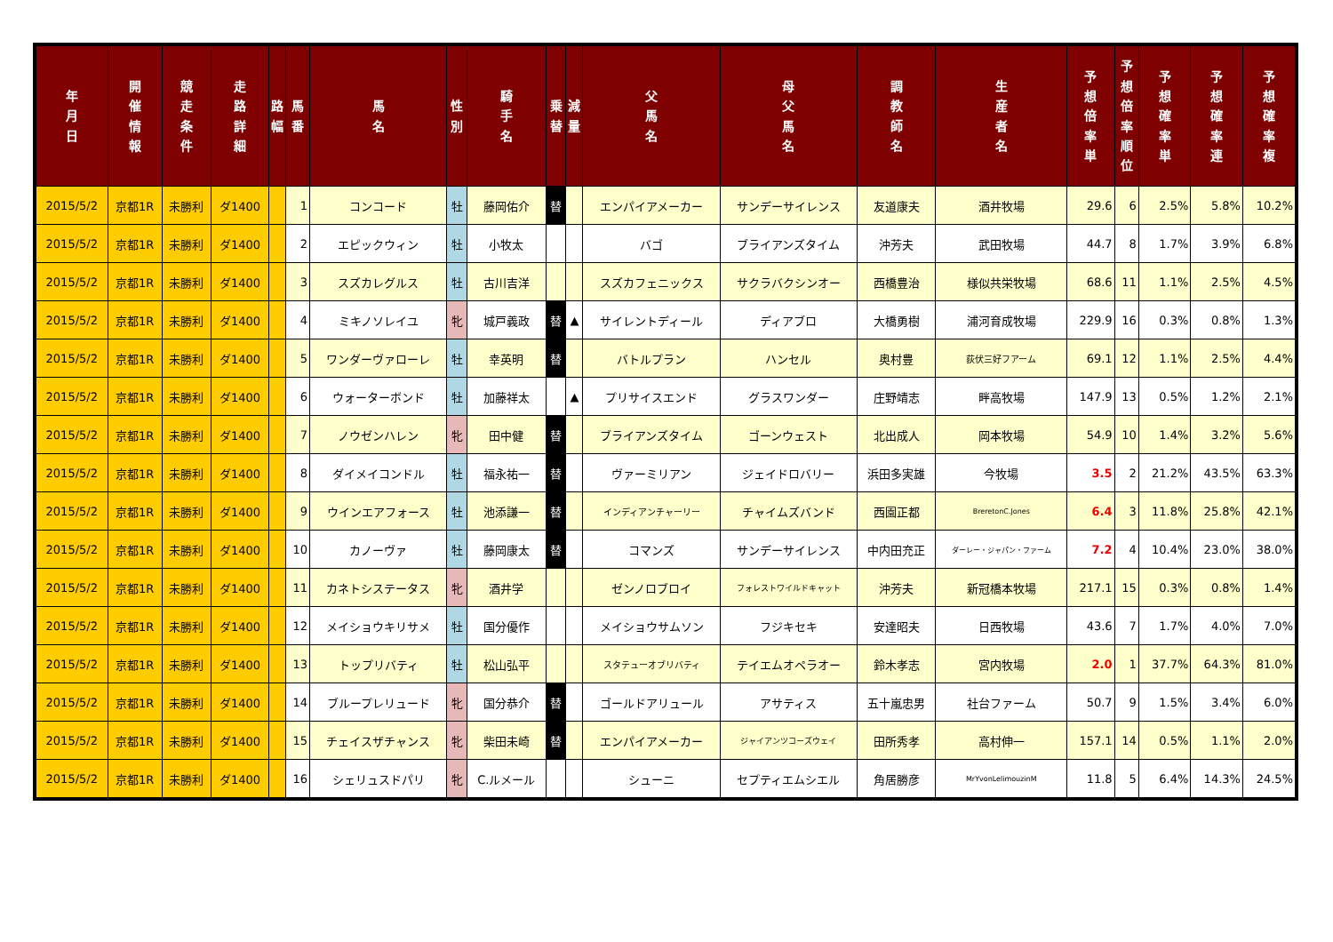| 年 月 日 | 開 催 情 報 | 競 走 条 件 | 走 路 詳 細 | 路 幅 | 馬 番 | 馬 名 | 性 別 | 騎 手 名 | 乗 替 | 減 量 | 父 馬 名 | 母 父 馬 名 | 調 教 師 名 | 生 産 者 名 | 予 想 倍 率 単 | 予 想 倍 率 順 位 | 予 想 確 率 単 | 予 想 確 率 連 | 予 想 確 率 複 |
| --- | --- | --- | --- | --- | --- | --- | --- | --- | --- | --- | --- | --- | --- | --- | --- | --- | --- | --- | --- |
| 2015/5/2 | 京都1R | 未勝利 | ダ1400 | | 1 | コンコード | 牡 | 藤岡佑介 | 替 | | エンパイアメーカー | サンデーサイレンス | 友道康夫 | 酒井牧場 | 29.6 | 6 | 2.5% | 5.8% | 10.2% |
| 2015/5/2 | 京都1R | 未勝利 | ダ1400 | | 2 | エピックウィン | 牡 | 小牧太 | | | バゴ | ブライアンズタイム | 沖芳夫 | 武田牧場 | 44.7 | 8 | 1.7% | 3.9% | 6.8% |
| 2015/5/2 | 京都1R | 未勝利 | ダ1400 | | 3 | スズカレグルス | 牡 | 古川吉洋 | | | スズカフェニックス | サクラバクシンオー | 西橋豊治 | 様似共栄牧場 | 68.6 | 11 | 1.1% | 2.5% | 4.5% |
| 2015/5/2 | 京都1R | 未勝利 | ダ1400 | | 4 | ミキノソレイユ | 牝 | 城戸義政 | 替 | ▲ | サイレントディール | ディアブロ | 大橋勇樹 | 浦河育成牧場 | 229.9 | 16 | 0.3% | 0.8% | 1.3% |
| 2015/5/2 | 京都1R | 未勝利 | ダ1400 | | 5 | ワンダーヴァローレ | 牡 | 幸英明 | 替 | | バトルプラン | ハンセル | 奥村豊 | 荻伏三好フアーム | 69.1 | 12 | 1.1% | 2.5% | 4.4% |
| 2015/5/2 | 京都1R | 未勝利 | ダ1400 | | 6 | ウォーターボンド | 牡 | 加藤祥太 | | ▲ | プリサイスエンド | グラスワンダー | 庄野靖志 | 畔高牧場 | 147.9 | 13 | 0.5% | 1.2% | 2.1% |
| 2015/5/2 | 京都1R | 未勝利 | ダ1400 | | 7 | ノウゼンハレン | 牝 | 田中健 | 替 | | ブライアンズタイム | ゴーンウェスト | 北出成人 | 岡本牧場 | 54.9 | 10 | 1.4% | 3.2% | 5.6% |
| 2015/5/2 | 京都1R | 未勝利 | ダ1400 | | 8 | ダイメイコンドル | 牡 | 福永祐一 | 替 | | ヴァーミリアン | ジェイドロバリー | 浜田多実雄 | 今牧場 | 3.5 | 2 | 21.2% | 43.5% | 63.3% |
| 2015/5/2 | 京都1R | 未勝利 | ダ1400 | | 9 | ウインエアフォース | 牡 | 池添謙一 | 替 | | インディアンチャーリー | チャイムズバンド | 西園正都 | BreretonC.Jones | 6.4 | 3 | 11.8% | 25.8% | 42.1% |
| 2015/5/2 | 京都1R | 未勝利 | ダ1400 | | 10 | カノーヴァ | 牡 | 藤岡康太 | 替 | | コマンズ | サンデーサイレンス | 中内田充正 | ダーレー・ジャパン・ファーム | 7.2 | 4 | 10.4% | 23.0% | 38.0% |
| 2015/5/2 | 京都1R | 未勝利 | ダ1400 | | 11 | カネトシステータス | 牝 | 酒井学 | | | ゼンノロブロイ | フォレストワイルドキャット | 沖芳夫 | 新冠橋本牧場 | 217.1 | 15 | 0.3% | 0.8% | 1.4% |
| 2015/5/2 | 京都1R | 未勝利 | ダ1400 | | 12 | メイショウキリサメ | 牡 | 国分優作 | | | メイショウサムソン | フジキセキ | 安達昭夫 | 日西牧場 | 43.6 | 7 | 1.7% | 4.0% | 7.0% |
| 2015/5/2 | 京都1R | 未勝利 | ダ1400 | | 13 | トップリバティ | 牡 | 松山弘平 | | | スタテューオブリバティ | テイエムオペラオー | 鈴木孝志 | 宮内牧場 | 2.0 | 1 | 37.7% | 64.3% | 81.0% |
| 2015/5/2 | 京都1R | 未勝利 | ダ1400 | | 14 | ブループレリュード | 牝 | 国分恭介 | 替 | | ゴールドアリュール | アサティス | 五十嵐忠男 | 社台ファーム | 50.7 | 9 | 1.5% | 3.4% | 6.0% |
| 2015/5/2 | 京都1R | 未勝利 | ダ1400 | | 15 | チェイスザチャンス | 牝 | 柴田未崎 | 替 | | エンパイアメーカー | ジャイアンツコーズウェイ | 田所秀孝 | 高村伸一 | 157.1 | 14 | 0.5% | 1.1% | 2.0% |
| 2015/5/2 | 京都1R | 未勝利 | ダ1400 | | 16 | シェリュスドパリ | 牝 | C.ルメール | | | シューニ | セプティエムシエル | 角居勝彦 | MrYvonLelimouzinM | 11.8 | 5 | 6.4% | 14.3% | 24.5% |